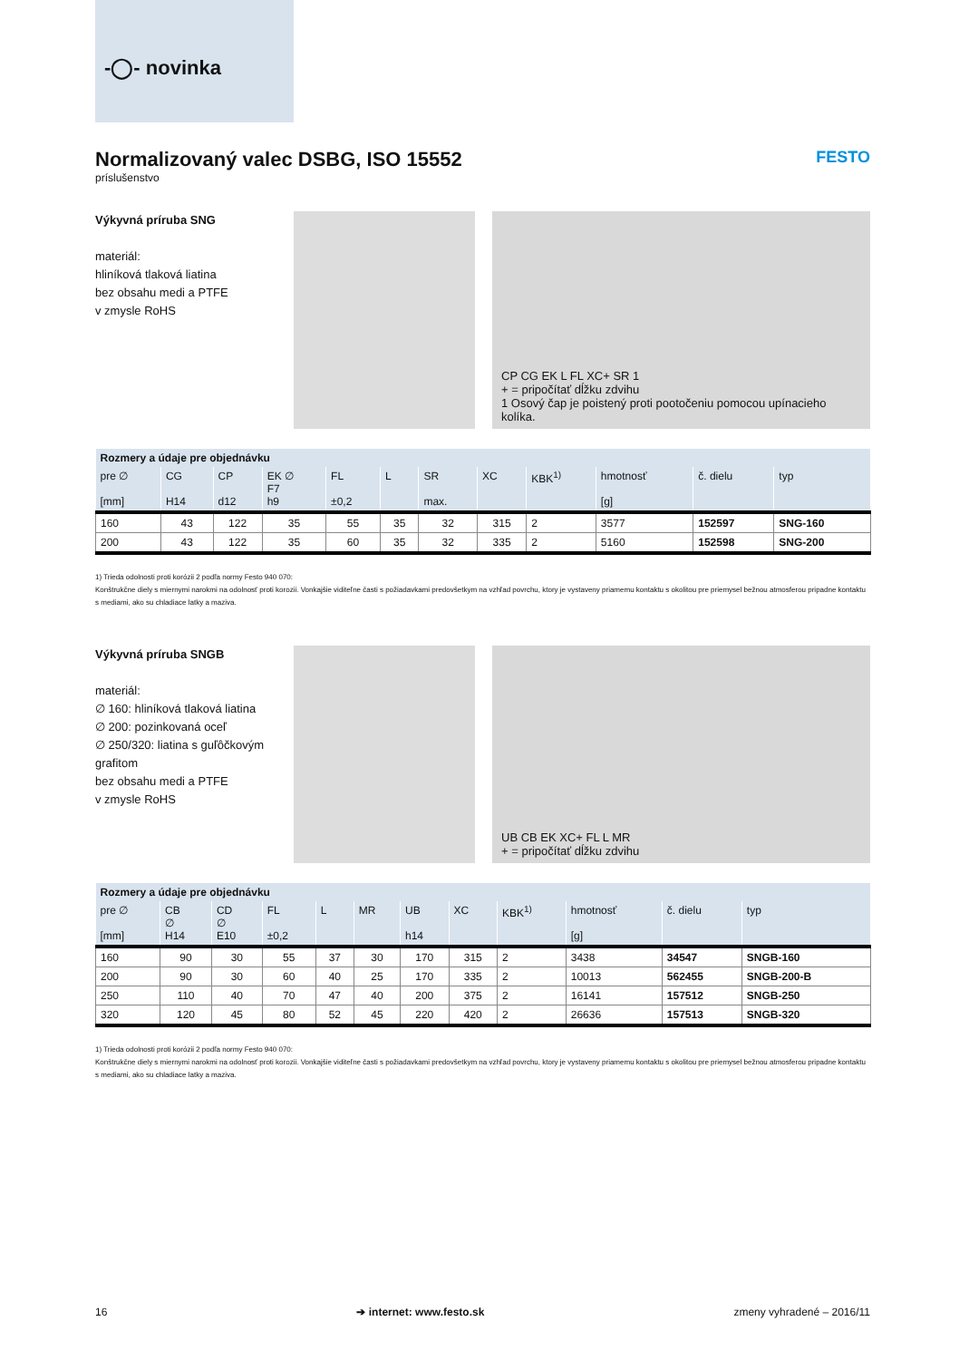-◯- novinka
Normalizovaný valec DSBG, ISO 15552 FESTO
príslušenstvo
Výkyvná príruba SNG
materiál:
hliníková tlaková liatina
bez obsahu medi a PTFE
v zmysle RoHS
CP CG EK L FL XC+ SR 1
+ = pripočítať dĺžku zdvihu
1 Osový čap je poistený proti pootočeniu pomocou upínacieho kolíka.
| Rozmery a údaje pre objednávku | | | | | | | | | | | |
| --- | --- | --- | --- | --- | --- | --- | --- | --- | --- | --- | --- |
| pre ∅ [mm] | CG H14 | CP d12 | EK ∅ F7 h9 | FL ±0,2 | L | SR max. | XC | KBK<sup>1)</sup> | hmotnosť [g] | č. dielu | typ |
| 160 | 43 | 122 | 35 | 55 | 35 | 32 | 315 | 2 | 3577 | 152597 | SNG-160 |
| 200 | 43 | 122 | 35 | 60 | 35 | 32 | 335 | 2 | 5160 | 152598 | SNG-200 |
1) Trieda odolnosti proti korózii 2 podľa normy Festo 940 070:
Konštrukčne diely s miernymi narokmi na odolnosť proti korozii. Vonkajšie viditeľne časti s požiadavkami predovšetkym na vzhľad povrchu, ktory je vystaveny priamemu kontaktu s okolitou pre priemysel bežnou atmosferou pripadne kontaktu s mediami, ako su chladiace latky a maziva.
Výkyvná príruba SNGB
materiál:
∅ 160: hliníková tlaková liatina
∅ 200: pozinkovaná oceľ
∅ 250/320: liatina s guľôčkovým grafitom
bez obsahu medi a PTFE
v zmysle RoHS
UB CB EK XC+ FL L MR
+ = pripočítať dĺžku zdvihu
| Rozmery a údaje pre objednávku | | | | | | | | | | | |
| --- | --- | --- | --- | --- | --- | --- | --- | --- | --- | --- | --- |
| pre ∅ [mm] | CB ∅ H14 | CD ∅ E10 | FL ±0,2 | L | MR | UB h14 | XC | KBK<sup>1)</sup> | hmotnosť [g] | č. dielu | typ |
| 160 | 90 | 30 | 55 | 37 | 30 | 170 | 315 | 2 | 3438 | 34547 | SNGB-160 |
| 200 | 90 | 30 | 60 | 40 | 25 | 170 | 335 | 2 | 10013 | 562455 | SNGB-200-B |
| 250 | 110 | 40 | 70 | 47 | 40 | 200 | 375 | 2 | 16141 | 157512 | SNGB-250 |
| 320 | 120 | 45 | 80 | 52 | 45 | 220 | 420 | 2 | 26636 | 157513 | SNGB-320 |
1) Trieda odolnosti proti korózii 2 podľa normy Festo 940 070:
Konštrukčne diely s miernymi narokmi na odolnosť proti korozii. Vonkajšie viditeľne časti s požiadavkami predovšetkym na vzhľad povrchu, ktory je vystaveny priamemu kontaktu s okolitou pre priemysel bežnou atmosferou pripadne kontaktu s mediami, ako su chladiace latky a maziva.
16 ➔ internet: www.festo.sk zmeny vyhradené – 2016/11